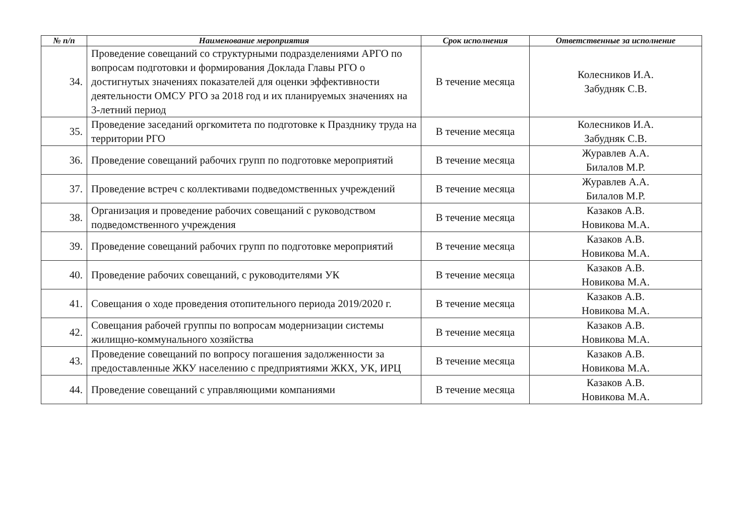| № п/п | Наименование мероприятия | Срок исполнения | Ответственные за исполнение |
| --- | --- | --- | --- |
| 34. | Проведение совещаний со структурными подразделениями АРГО по вопросам подготовки и формирования Доклада Главы РГО о достигнутых значениях показателей для оценки эффективности деятельности ОМСУ РГО за 2018 год и их планируемых значениях на 3-летний период | В течение месяца | Колесников И.А. Забудняк С.В. |
| 35. | Проведение заседаний оргкомитета по подготовке к Празднику труда на территории РГО | В течение месяца | Колесников И.А. Забудняк С.В. |
| 36. | Проведение совещаний рабочих групп по подготовке мероприятий | В течение месяца | Журавлев А.А. Билалов М.Р. |
| 37. | Проведение встреч с коллективами подведомственных учреждений | В течение месяца | Журавлев А.А. Билалов М.Р. |
| 38. | Организация и проведение рабочих совещаний с руководством подведомственного учреждения | В течение месяца | Казаков А.В. Новикова М.А. |
| 39. | Проведение совещаний рабочих групп по подготовке мероприятий | В течение месяца | Казаков А.В. Новикова М.А. |
| 40. | Проведение рабочих совещаний, с руководителями УК | В течение месяца | Казаков А.В. Новикова М.А. |
| 41. | Совещания о ходе проведения отопительного периода 2019/2020 г. | В течение месяца | Казаков А.В. Новикова М.А. |
| 42. | Совещания рабочей группы по вопросам модернизации системы жилищно-коммунального хозяйства | В течение месяца | Казаков А.В. Новикова М.А. |
| 43. | Проведение совещаний по вопросу погашения задолженности за предоставленные ЖКУ населению с предприятиями ЖКХ, УК, ИРЦ | В течение месяца | Казаков А.В. Новикова М.А. |
| 44. | Проведение совещаний с управляющими компаниями | В течение месяца | Казаков А.В. Новикова М.А. |